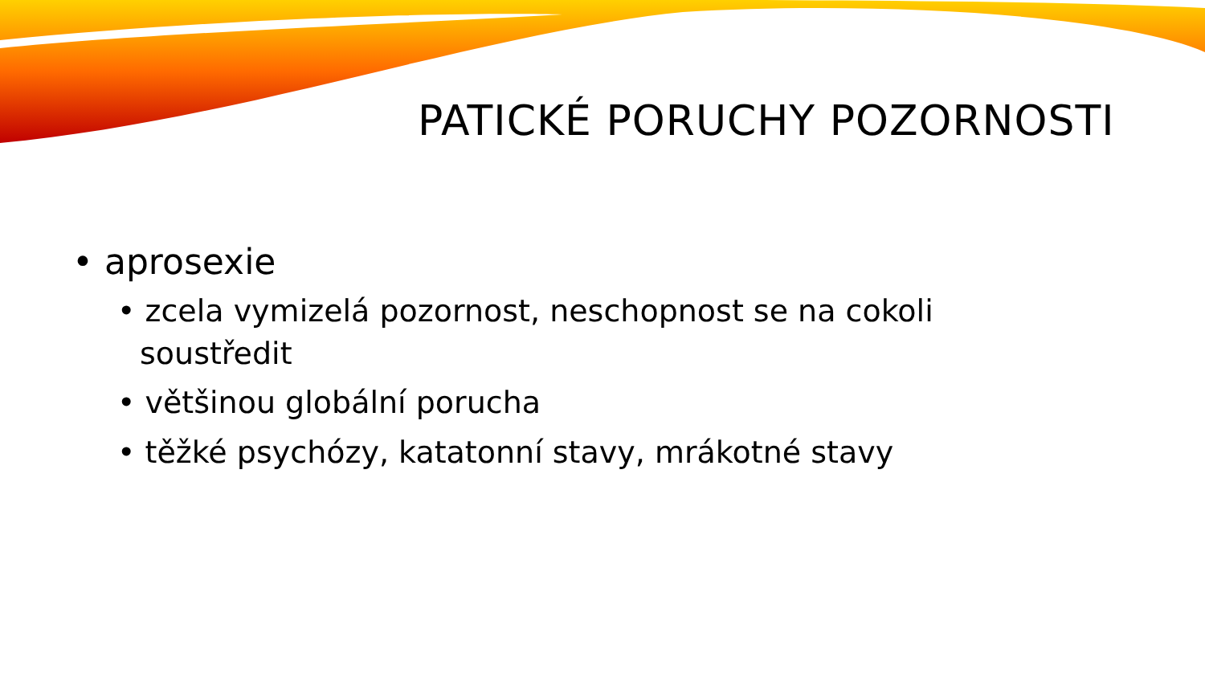PATICKÉ PORUCHY POZORNOSTI
• aprosexie
• zcela vymizelá pozornost, neschopnost se na cokoli soustředit
• většinou globální porucha
• těžké psychózy, katatonní stavy, mrákotné stavy